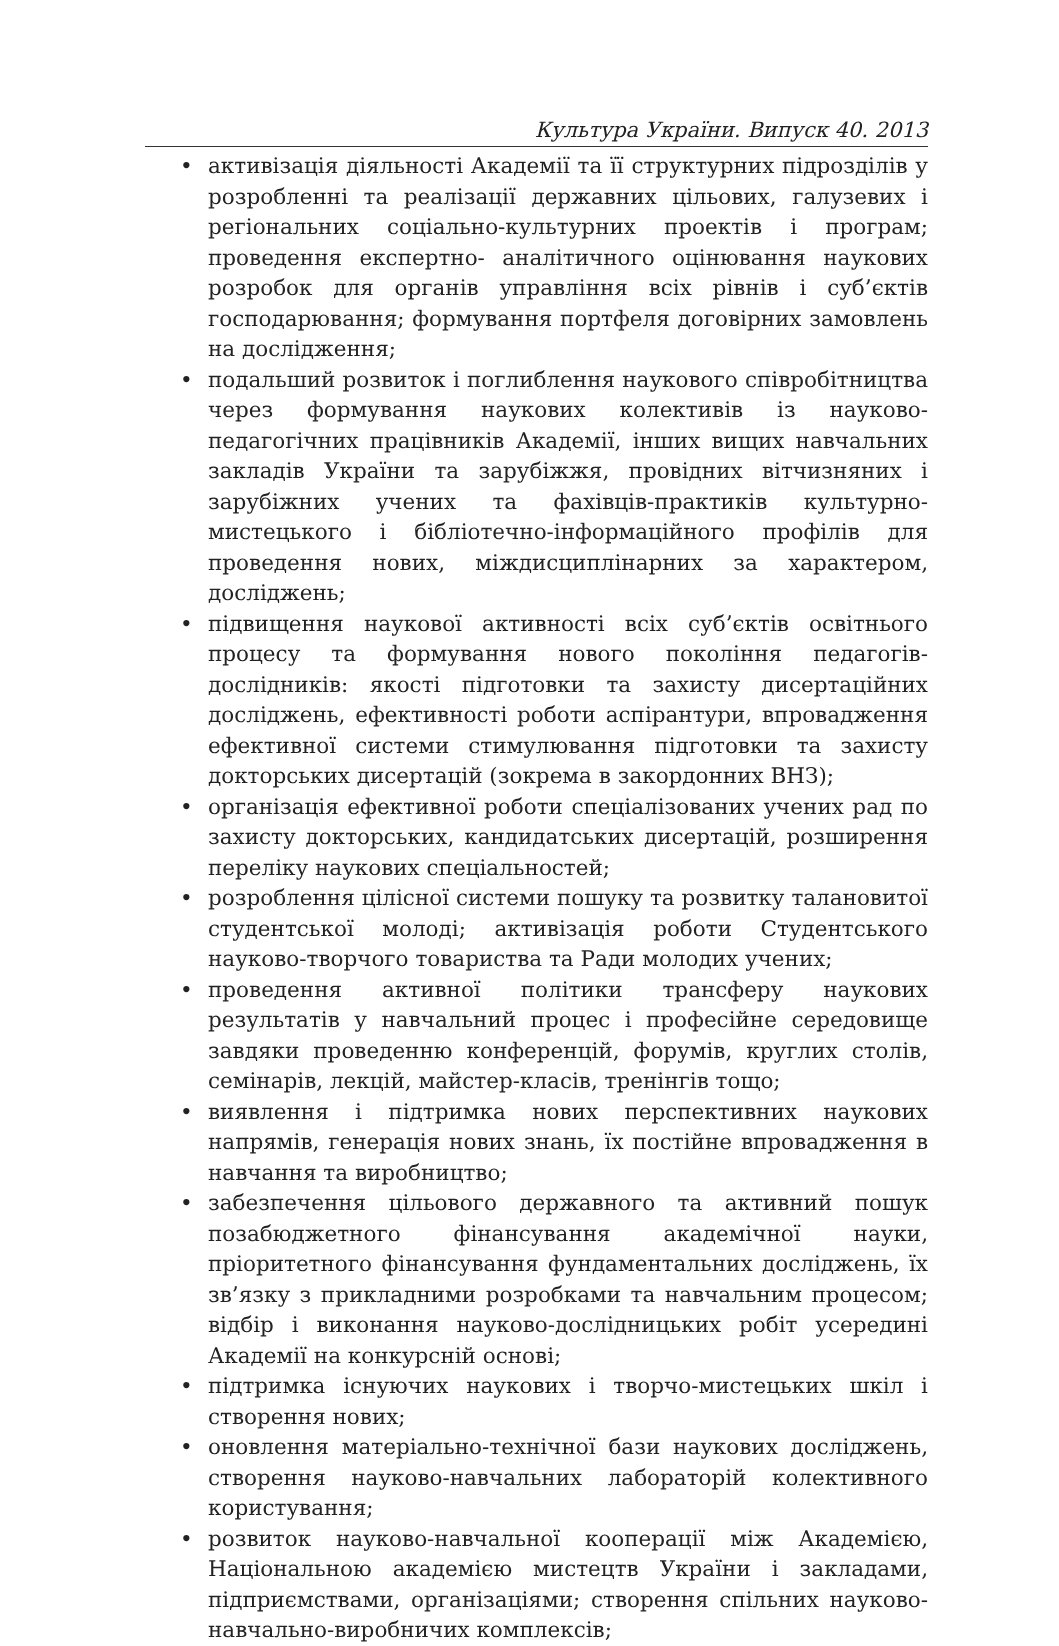Культура України. Випуск 40. 2013
• активізація діяльності Академії та її структурних підрозділів у розробленні та реалізації державних цільових, галузевих і регіональних соціально-культурних проектів і програм; проведення експертно- аналітичного оцінювання наукових розробок для органів управління всіх рівнів і суб’єктів господарювання; формування портфеля договірних замовлень на дослідження;
• подальший розвиток і поглиблення наукового співробітництва через формування наукових колективів із науково-педагогічних працівників Академії, інших вищих навчальних закладів України та зарубіжжя, провідних вітчизняних і зарубіжних учених та фахівців-практиків культурно-мистецького і бібліотечно-інформаційного профілів для проведення нових, міждисциплінарних за характером, досліджень;
• підвищення наукової активності всіх суб’єктів освітнього процесу та формування нового покоління педагогів-дослідників: якості підготовки та захисту дисертаційних досліджень, ефективності роботи аспірантури, впровадження ефективної системи стимулювання підготовки та захисту докторських дисертацій (зокрема в закордонних ВНЗ);
• організація ефективної роботи спеціалізованих учених рад по захисту докторських, кандидатських дисертацій, розширення переліку наукових спеціальностей;
• розроблення цілісної системи пошуку та розвитку талановитої студентської молоді; активізація роботи Студентського науково-творчого товариства та Ради молодих учених;
• проведення активної політики трансферу наукових результатів у навчальний процес і професійне середовище завдяки проведенню конференцій, форумів, круглих столів, семінарів, лекцій, майстер-класів, тренінгів тощо;
• виявлення і підтримка нових перспективних наукових напрямів, генерація нових знань, їх постійне впровадження в навчання та виробництво;
• забезпечення цільового державного та активний пошук позабюджетного фінансування академічної науки, пріоритетного фінансування фундаментальних досліджень, їх зв’язку з прикладними розробками та навчальним процесом; відбір і виконання науково-дослідницьких робіт усередині Академії на конкурсній основі;
• підтримка існуючих наукових і творчо-мистецьких шкіл і створення нових;
• оновлення матеріально-технічної бази наукових досліджень, створення науково-навчальних лабораторій колективного користування;
• розвиток науково-навчальної кооперації між Академією, Національною академією мистецтв України і закладами, підприємствами, організаціями; створення спільних науково-навчально-виробничих комплексів;